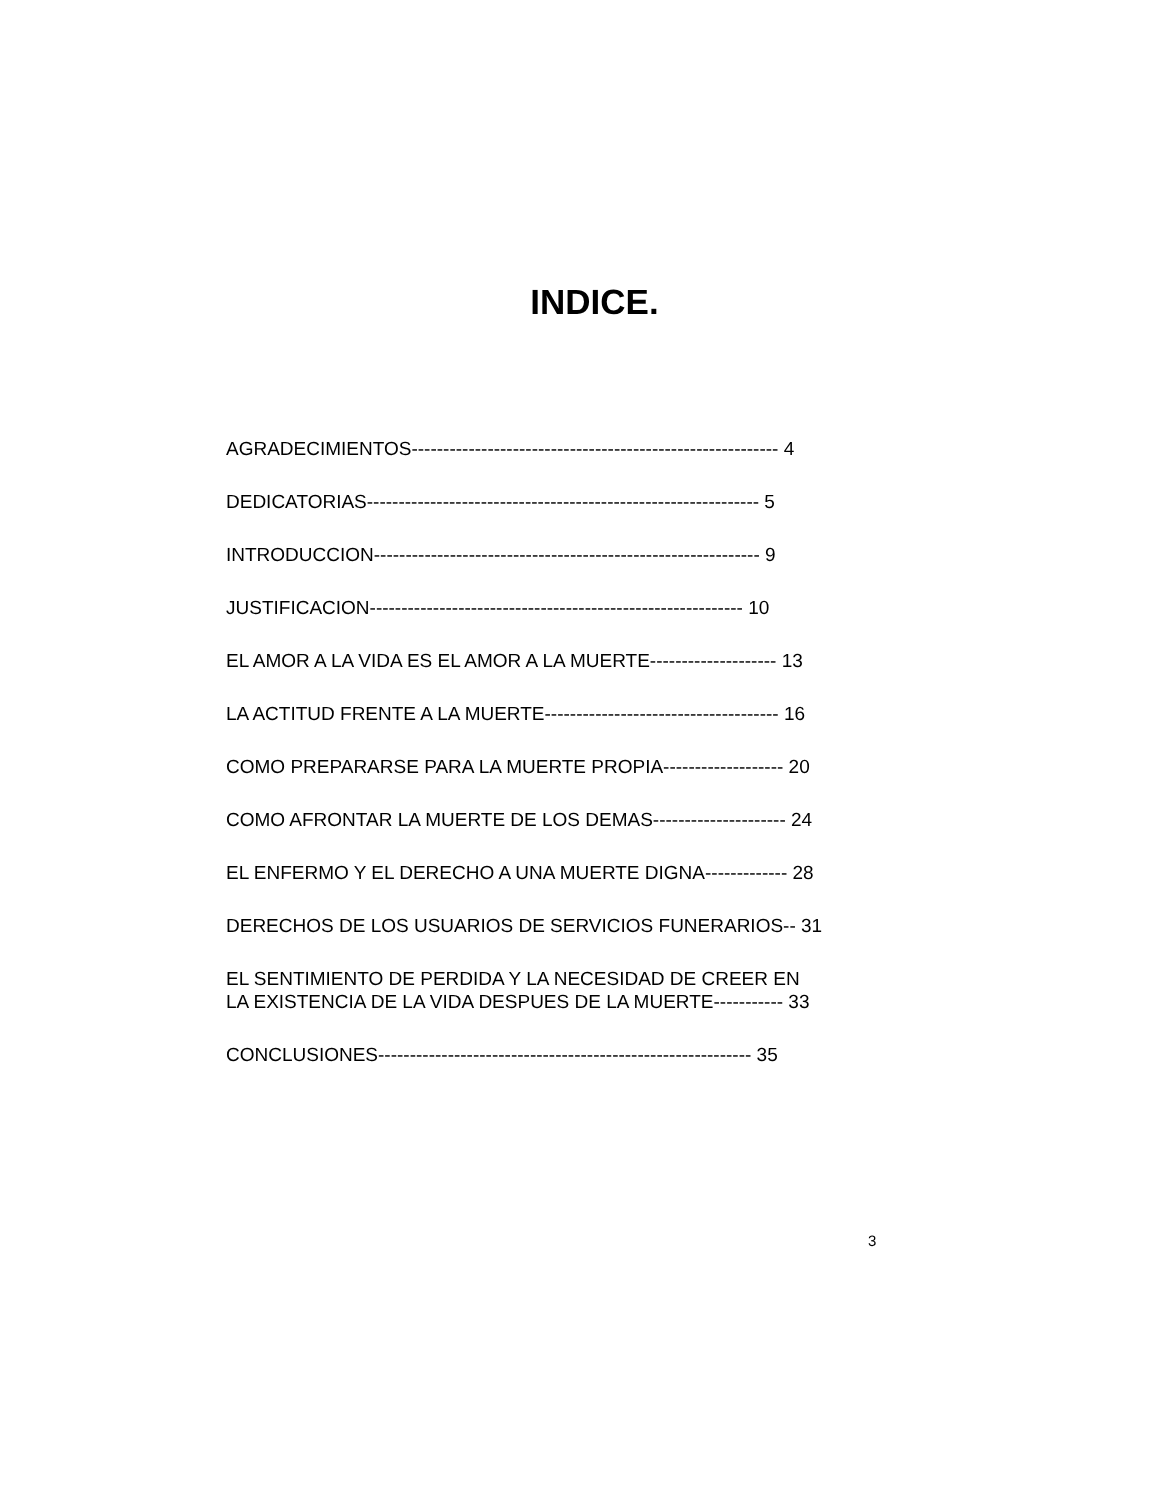INDICE.
AGRADECIMIENTOS---------------------------------------------------------- 4
DEDICATORIAS-------------------------------------------------------------- 5
INTRODUCCION------------------------------------------------------------- 9
JUSTIFICACION----------------------------------------------------------- 10
EL AMOR A LA VIDA ES EL AMOR A LA MUERTE-------------------- 13
LA ACTITUD FRENTE A LA MUERTE------------------------------------- 16
COMO PREPARARSE PARA LA MUERTE PROPIA------------------- 20
COMO AFRONTAR LA MUERTE DE LOS DEMAS--------------------- 24
EL ENFERMO Y EL DERECHO A UNA MUERTE DIGNA------------- 28
DERECHOS DE LOS USUARIOS DE SERVICIOS FUNERARIOS-- 31
EL SENTIMIENTO DE PERDIDA Y LA NECESIDAD DE CREER EN
LA EXISTENCIA DE LA VIDA DESPUES DE LA MUERTE----------- 33
CONCLUSIONES----------------------------------------------------------- 35
3